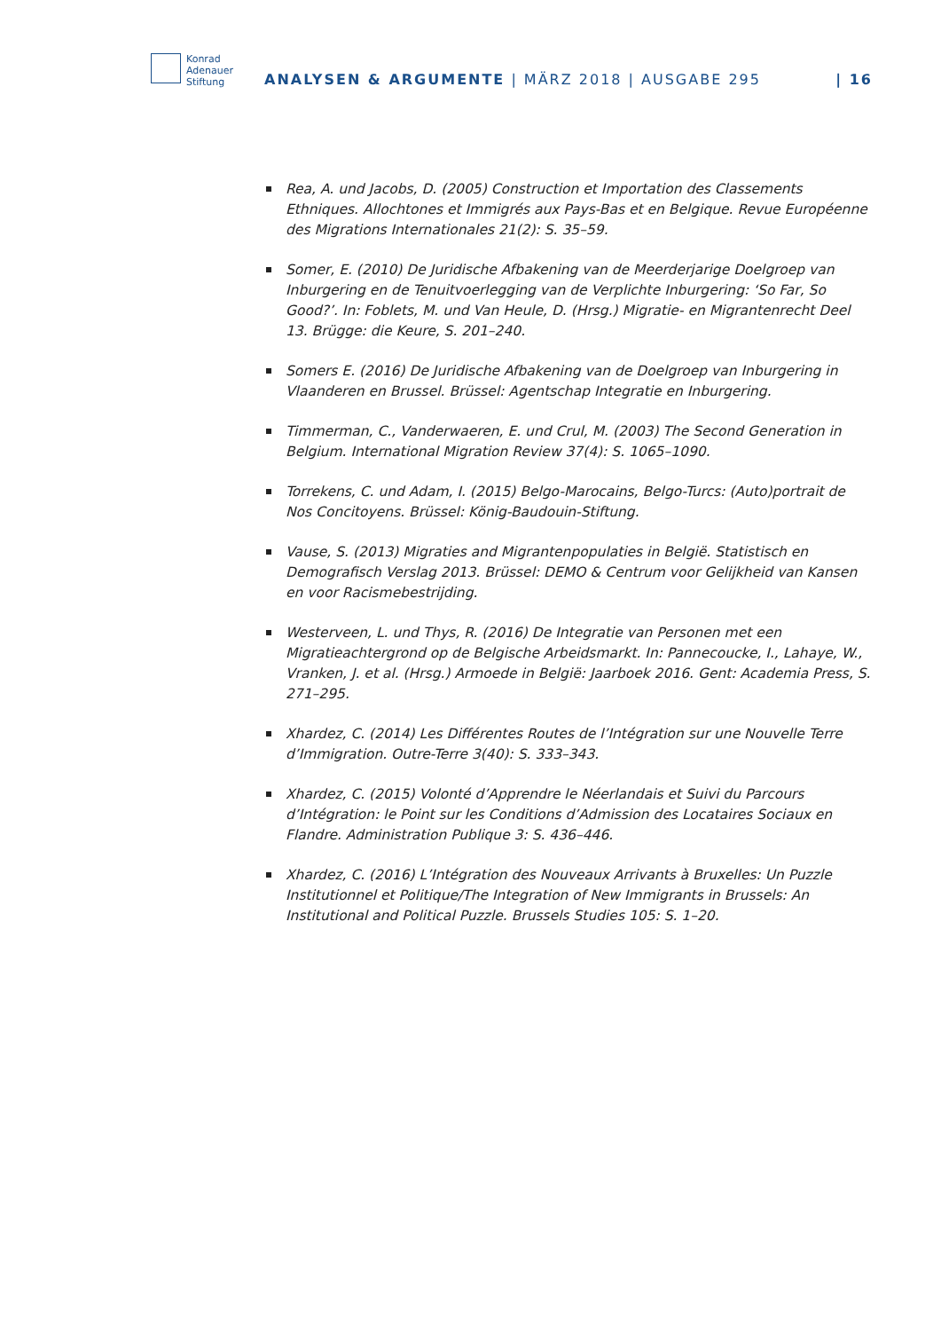Konrad
Adenauer
Stiftung
ANALYSEN & ARGUMENTE | MÄRZ 2018 | AUSGABE 295 | 16
Rea, A. und Jacobs, D. (2005) Construction et Importation des Classements Ethniques. Allochtones et Immigrés aux Pays-Bas et en Belgique. Revue Européenne des Migrations Internationales 21(2): S. 35–59.
Somer, E. (2010) De Juridische Afbakening van de Meerderjarige Doelgroep van Inburgering en de Tenuitvoerlegging van de Verplichte Inburgering: ‘So Far, So Good?’. In: Foblets, M. und Van Heule, D. (Hrsg.) Migratie- en Migrantenrecht Deel 13. Brügge: die Keure, S. 201–240.
Somers E. (2016) De Juridische Afbakening van de Doelgroep van Inburgering in Vlaanderen en Brussel. Brüssel: Agentschap Integratie en Inburgering.
Timmerman, C., Vanderwaeren, E. und Crul, M. (2003) The Second Generation in Belgium. International Migration Review 37(4): S. 1065–1090.
Torrekens, C. und Adam, I. (2015) Belgo-Marocains, Belgo-Turcs: (Auto)portrait de Nos Concitoyens. Brüssel: König-Baudouin-Stiftung.
Vause, S. (2013) Migraties and Migrantenpopulaties in België. Statistisch en Demografisch Verslag 2013. Brüssel: DEMO & Centrum voor Gelijkheid van Kansen en voor Racismebestrijding.
Westerveen, L. und Thys, R. (2016) De Integratie van Personen met een Migratieachtergrond op de Belgische Arbeidsmarkt. In: Pannecoucke, I., Lahaye, W., Vranken, J. et al. (Hrsg.) Armoede in België: Jaarboek 2016. Gent: Academia Press, S. 271–295.
Xhardez, C. (2014) Les Différentes Routes de l’Intégration sur une Nouvelle Terre d’Immigration. Outre-Terre 3(40): S. 333–343.
Xhardez, C. (2015) Volonté d’Apprendre le Néerlandais et Suivi du Parcours d’Intégration: le Point sur les Conditions d’Admission des Locataires Sociaux en Flandre. Administration Publique 3: S. 436–446.
Xhardez, C. (2016) L’Intégration des Nouveaux Arrivants à Bruxelles: Un Puzzle Institutionnel et Politique/The Integration of New Immigrants in Brussels: An Institutional and Political Puzzle. Brussels Studies 105: S. 1–20.